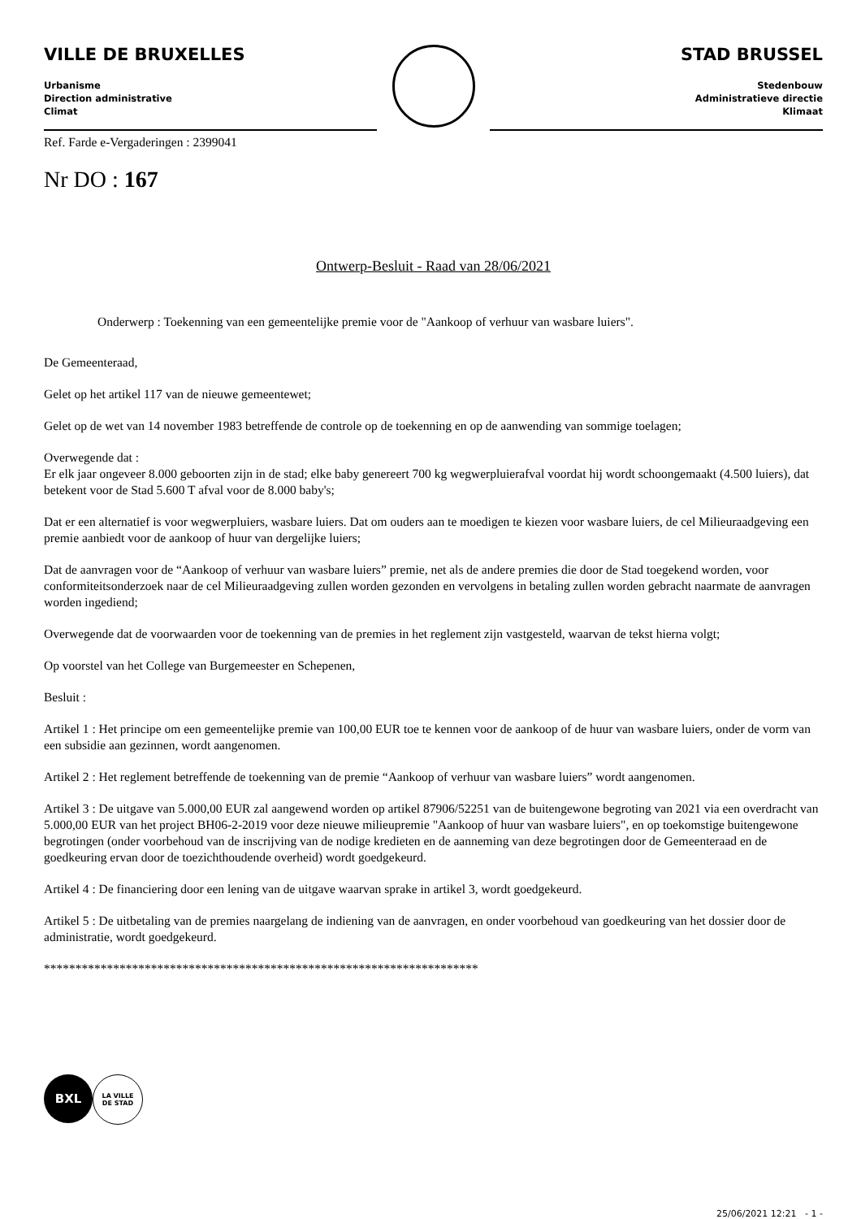VILLE DE BRUXELLES
Urbanisme
Direction administrative
Climat
STAD BRUSSEL
Stedenbouw
Administratieve directie
Klimaat
Ref. Farde e-Vergaderingen : 2399041
Nr DO : 167
Ontwerp-Besluit - Raad van 28/06/2021
Onderwerp : Toekenning van een gemeentelijke premie voor de "Aankoop of verhuur van wasbare luiers".
De Gemeenteraad,
Gelet op het artikel 117 van de nieuwe gemeentewet;
Gelet op de wet van 14 november 1983 betreffende de controle op de toekenning en op de aanwending van sommige toelagen;
Overwegende dat :
Er elk jaar ongeveer 8.000 geboorten zijn in de stad; elke baby genereert 700 kg wegwerpluierafval voordat hij wordt schoongemaakt (4.500 luiers), dat betekent voor de Stad 5.600 T afval voor de 8.000 baby's;
Dat er een alternatief is voor wegwerpluiers, wasbare luiers. Dat om ouders aan te moedigen te kiezen voor wasbare luiers, de cel Milieuraadgeving een premie aanbiedt voor de aankoop of huur van dergelijke luiers;
Dat de aanvragen voor de “Aankoop of verhuur van wasbare luiers” premie, net als de andere premies die door de Stad toegekend worden, voor conformiteitsonderzoek naar de cel Milieuraadgeving zullen worden gezonden en vervolgens in betaling zullen worden gebracht naarmate de aanvragen worden ingediend;
Overwegende dat de voorwaarden voor de toekenning van de premies in het reglement zijn vastgesteld, waarvan de tekst hierna volgt;
Op voorstel van het College van Burgemeester en Schepenen,
Besluit :
Artikel 1 : Het principe om een gemeentelijke premie van 100,00 EUR toe te kennen voor de aankoop of de huur van wasbare luiers, onder de vorm van een subsidie aan gezinnen, wordt aangenomen.
Artikel 2 : Het reglement betreffende de toekenning van de premie “Aankoop of verhuur van wasbare luiers” wordt aangenomen.
Artikel 3 : De uitgave van 5.000,00 EUR zal aangewend worden op artikel 87906/52251 van de buitengewone begroting van 2021 via een overdracht van 5.000,00 EUR van het project BH06-2-2019 voor deze nieuwe milieupremie "Aankoop of huur van wasbare luiers", en op toekomstige buitengewone begrotingen (onder voorbehoud van de inscrijving van de nodige kredieten en de aanneming van deze begrotingen door de Gemeenteraad en de goedkeuring ervan door de toezichthoudende overheid) wordt goedgekeurd.
Artikel 4 : De financiering door een lening van de uitgave waarvan sprake in artikel 3, wordt goedgekeurd.
Artikel 5 : De uitbetaling van de premies naargelang de indiening van de aanvragen, en onder voorbehoud van goedkeuring van het dossier door de administratie, wordt goedgekeurd.
*********************************************************************
BXL
LA VILLE
DE STAD
25/06/2021 12:21 - 1 -